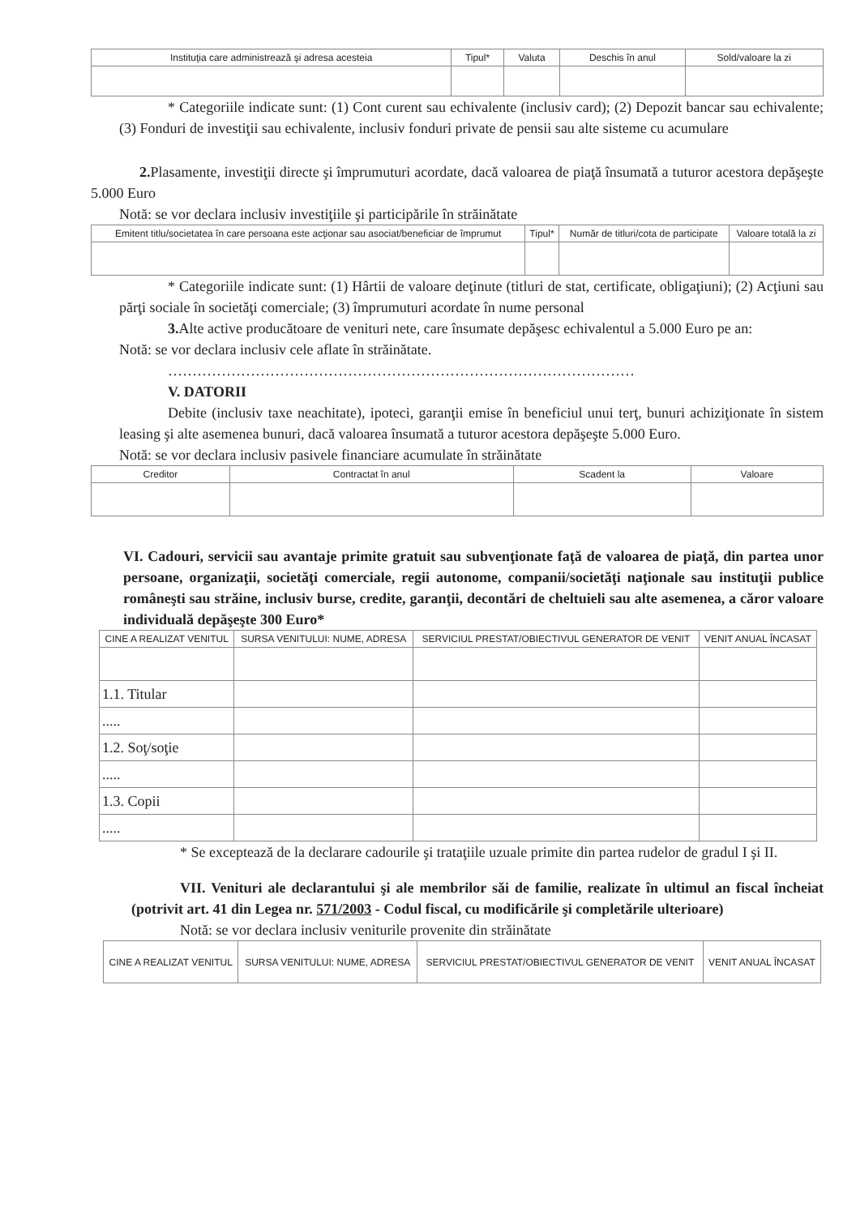| Instituţia care administrează şi adresa acesteia | Tipul* | Valuta | Deschis în anul | Sold/valoare la zi |
| --- | --- | --- | --- | --- |
* Categoriile indicate sunt: (1) Cont curent sau echivalente (inclusiv card); (2) Depozit bancar sau echivalente; (3) Fonduri de investiţii sau echivalente, inclusiv fonduri private de pensii sau alte sisteme cu acumulare
2. Plasamente, investiţii directe şi împrumuturi acordate, dacă valoarea de piaţă însumată a tuturor acestora depăşeşte 5.000 Euro
Notă: se vor declara inclusiv investiţiile şi participările în străinătate
| Emitent titlu/societatea în care persoana este acţionar sau asociat/beneficiar de împrumut | Tipul* | Număr de titluri/cota de participate | Valoare totală la zi |
| --- | --- | --- | --- |
* Categoriile indicate sunt: (1) Hârtii de valoare deţinute (titluri de stat, certificate, obligaţiuni); (2) Acţiuni sau părţi sociale în societăţi comerciale; (3) împrumuturi acordate în nume personal
3. Alte active producătoare de venituri nete, care însumate depăşesc echivalentul a 5.000 Euro pe an:
Notă: se vor declara inclusiv cele aflate în străinătate.
……………………………………………………………………………………
V. DATORII
Debite (inclusiv taxe neachitate), ipoteci, garanţii emise în beneficiul unui terţ, bunuri achiziţionate în sistem leasing şi alte asemenea bunuri, dacă valoarea însumată a tuturor acestora depăşeşte 5.000 Euro.
Notă: se vor declara inclusiv pasivele financiare acumulate în străinătate
| Creditor | Contractat în anul | Scadent la | Valoare |
| --- | --- | --- | --- |
VI. Cadouri, servicii sau avantaje primite gratuit sau subvenţionate faţă de valoarea de piaţă, din partea unor persoane, organizaţii, societăţi comerciale, regii autonome, companii/societăţi naţionale sau instituţii publice româneşti sau străine, inclusiv burse, credite, garanţii, decontări de cheltuieli sau alte asemenea, a căror valoare individuală depăşeşte 300 Euro*
| CINE A REALIZAT VENITUL | SURSA VENITULUI: NUME, ADRESA | SERVICIUL PRESTAT/OBIECTIVUL GENERATOR DE VENIT | VENIT ANUAL ÎNCASAT |
| --- | --- | --- | --- |
| 1.1. Titular | | | |
| ..... | | | |
| 1.2. Soţ/soţie | | | |
| ..... | | | |
| 1.3. Copii | | | |
| ..... | | | |
* Se exceptează de la declarare cadourile şi trataţiile uzuale primite din partea rudelor de gradul I şi II.
VII. Venituri ale declarantului şi ale membrilor săi de familie, realizate în ultimul an fiscal încheiat (potrivit art. 41 din Legea nr. 571/2003 - Codul fiscal, cu modificările şi completările ulterioare)
Notă: se vor declara inclusiv veniturile provenite din străinătate
| CINE A REALIZAT VENITUL | SURSA VENITULUI: NUME, ADRESA | SERVICIUL PRESTAT/OBIECTIVUL GENERATOR DE VENIT | VENIT ANUAL ÎNCASAT |
| --- | --- | --- | --- |